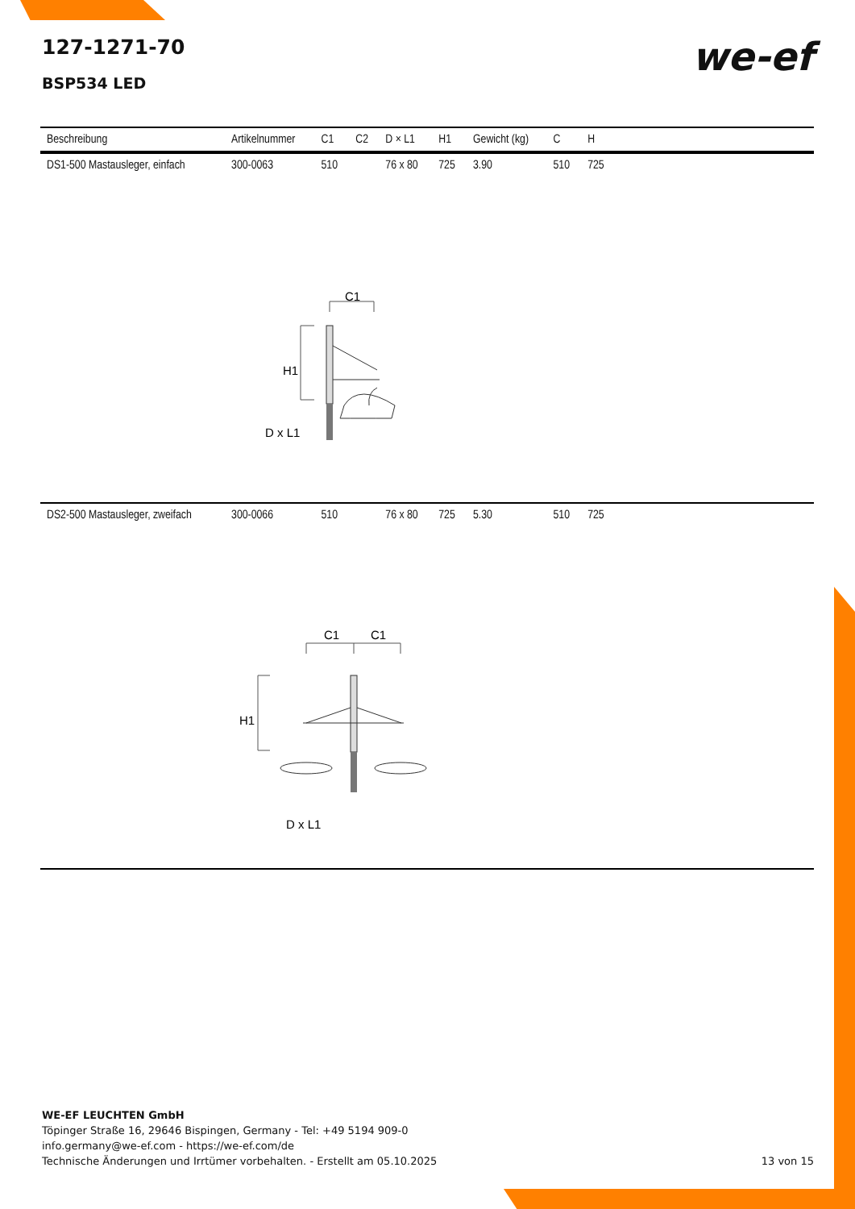127-1271-70
BSP534 LED
we-ef
| Beschreibung | Artikelnummer | C1 | C2 | D × L1 | H1 | Gewicht (kg) | C | H | |
| --- | --- | --- | --- | --- | --- | --- | --- | --- | --- |
| DS1-500 Mastausleger, einfach | 300-0063 | 510 | | 76 x 80 | 725 | 3.90 | 510 | 725 | |
| C1 H1 D x L1 | | | | | | | | | |
| DS2-500 Mastausleger, zweifach | 300-0066 | 510 | | 76 x 80 | 725 | 5.30 | 510 | 725 | |
| C1 C1 H1 D x L1 | | | | | | | | | |
WE-EF LEUCHTEN GmbH
Töpinger Straße 16, 29646 Bispingen, Germany - Tel: +49 5194 909-0
info.germany@we-ef.com - https://we-ef.com/de
Technische Änderungen und Irrtümer vorbehalten. - Erstellt am 05.10.2025
13 von 15